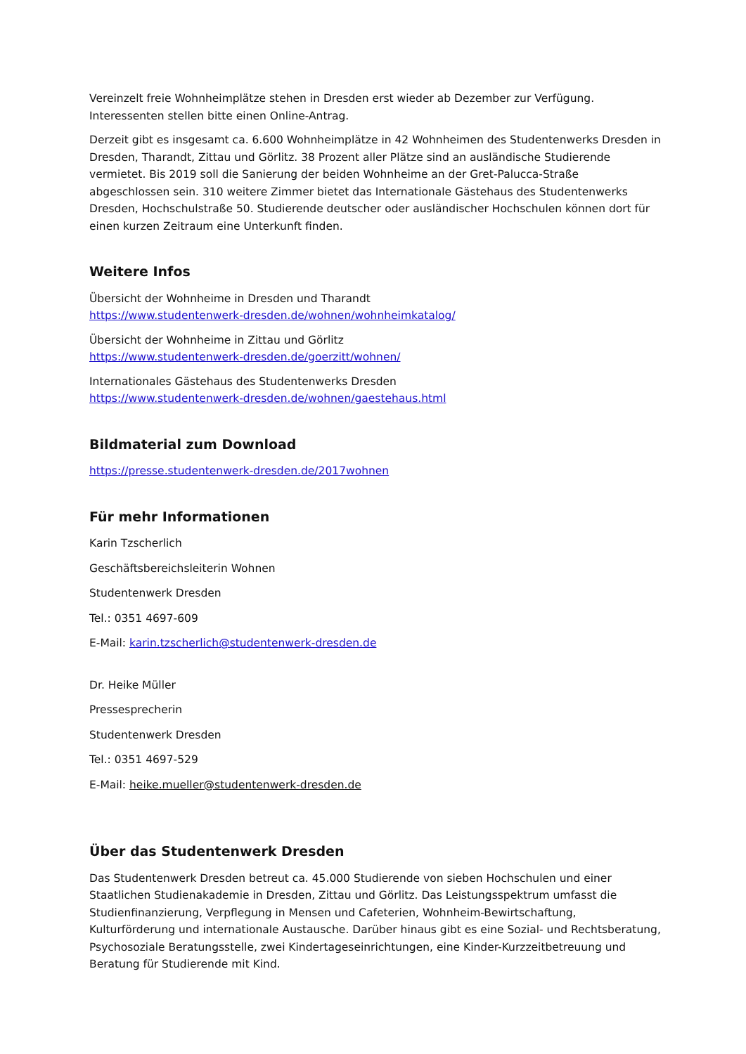Vereinzelt freie Wohnheimplätze stehen in Dresden erst wieder ab Dezember zur Verfügung. Interessenten stellen bitte einen Online-Antrag.
Derzeit gibt es insgesamt ca. 6.600 Wohnheimplätze in 42 Wohnheimen des Studentenwerks Dresden in Dresden, Tharandt, Zittau und Görlitz. 38 Prozent aller Plätze sind an ausländische Studierende vermietet. Bis 2019 soll die Sanierung der beiden Wohnheime an der Gret-Palucca-Straße abgeschlossen sein. 310 weitere Zimmer bietet das Internationale Gästehaus des Studentenwerks Dresden, Hochschulstraße 50. Studierende deutscher oder ausländischer Hochschulen können dort für einen kurzen Zeitraum eine Unterkunft finden.
Weitere Infos
Übersicht der Wohnheime in Dresden und Tharandt
https://www.studentenwerk-dresden.de/wohnen/wohnheimkatalog/
Übersicht der Wohnheime in Zittau und Görlitz
https://www.studentenwerk-dresden.de/goerzitt/wohnen/
Internationales Gästehaus des Studentenwerks Dresden
https://www.studentenwerk-dresden.de/wohnen/gaestehaus.html
Bildmaterial zum Download
https://presse.studentenwerk-dresden.de/2017wohnen
Für mehr Informationen
Karin Tzscherlich
Geschäftsbereichsleiterin Wohnen
Studentenwerk Dresden
Tel.: 0351 4697-609
E-Mail: karin.tzscherlich@studentenwerk-dresden.de
Dr. Heike Müller
Pressesprecherin
Studentenwerk Dresden
Tel.: 0351 4697-529
E-Mail: heike.mueller@studentenwerk-dresden.de
Über das Studentenwerk Dresden
Das Studentenwerk Dresden betreut ca. 45.000 Studierende von sieben Hochschulen und einer Staatlichen Studienakademie in Dresden, Zittau und Görlitz. Das Leistungsspektrum umfasst die Studienfinanzierung, Verpflegung in Mensen und Cafeterien, Wohnheim-Bewirtschaftung, Kulturförderung und internationale Austausche. Darüber hinaus gibt es eine Sozial- und Rechtsberatung, Psychosoziale Beratungsstelle, zwei Kindertageseinrichtungen, eine Kinder-Kurzzeitbetreuung und Beratung für Studierende mit Kind.